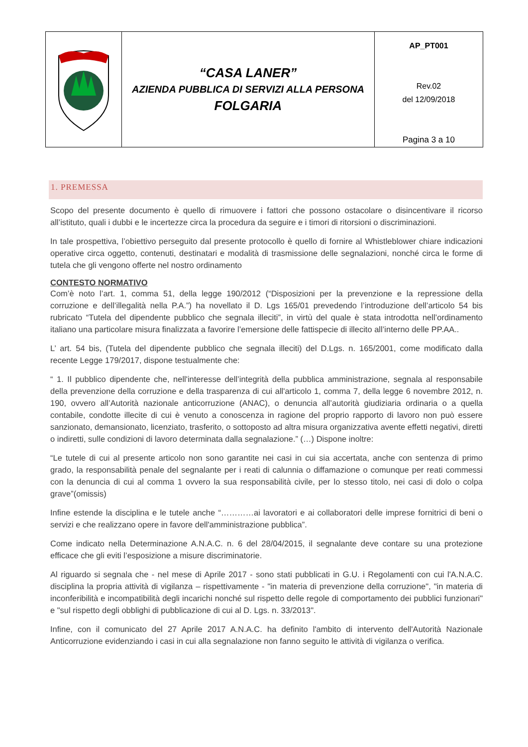| | “CASA LANER” AZIENDA PUBBLICA DI SERVIZI ALLA PERSONA FOLGARIA | AP_PT001 Rev.02 del 12/09/2018 Pagina 3 a 10 |
1. PREMESSA
Scopo del presente documento è quello di rimuovere i fattori che possono ostacolare o disincentivare il ricorso all’istituto, quali i dubbi e le incertezze circa la procedura da seguire e i timori di ritorsioni o discriminazioni.
In tale prospettiva, l’obiettivo perseguito dal presente protocollo è quello di fornire al Whistleblower chiare indicazioni operative circa oggetto, contenuti, destinatari e modalità di trasmissione delle segnalazioni, nonché circa le forme di tutela che gli vengono offerte nel nostro ordinamento
CONTESTO NORMATIVO
Com’è noto l’art. 1, comma 51, della legge 190/2012 (“Disposizioni per la prevenzione e la repressione della corruzione e dell’illegalità nella P.A.”) ha novellato il D. Lgs 165/01 prevedendo l’introduzione dell’articolo 54 bis rubricato “Tutela del dipendente pubblico che segnala illeciti”, in virtù del quale è stata introdotta nell’ordinamento italiano una particolare misura finalizzata a favorire l’emersione delle fattispecie di illecito all’interno delle PP.AA..
L’ art. 54 bis, (Tutela del dipendente pubblico che segnala illeciti) del D.Lgs. n. 165/2001, come modificato dalla recente Legge 179/2017, dispone testualmente che:
“ 1. Il pubblico dipendente che, nell'interesse dell’integrità della pubblica amministrazione, segnala al responsabile della prevenzione della corruzione e della trasparenza di cui all'articolo 1, comma 7, della legge 6 novembre 2012, n. 190, ovvero all’Autorità nazionale anticorruzione (ANAC), o denuncia all’autorità giudiziaria ordinaria o a quella contabile, condotte illecite di cui è venuto a conoscenza in ragione del proprio rapporto di lavoro non può essere sanzionato, demansionato, licenziato, trasferito, o sottoposto ad altra misura organizzativa avente effetti negativi, diretti o indiretti, sulle condizioni di lavoro determinata dalla segnalazione.” (…) Dispone inoltre:
“Le tutele di cui al presente articolo non sono garantite nei casi in cui sia accertata, anche con sentenza di primo grado, la responsabilità penale del segnalante per i reati di calunnia o diffamazione o comunque per reati commessi con la denuncia di cui al comma 1 ovvero la sua responsabilità civile, per lo stesso titolo, nei casi di dolo o colpa grave”(omissis)
Infine estende la disciplina e le tutele anche “…………ai lavoratori e ai collaboratori delle imprese fornitrici di beni o servizi e che realizzano opere in favore dell'amministrazione pubblica”.
Come indicato nella Determinazione A.N.A.C. n. 6 del 28/04/2015, il segnalante deve contare su una protezione efficace che gli eviti l’esposizione a misure discriminatorie.
Al riguardo si segnala che - nel mese di Aprile 2017 - sono stati pubblicati in G.U. i Regolamenti con cui l'A.N.A.C. disciplina la propria attività di vigilanza – rispettivamente - "in materia di prevenzione della corruzione", "in materia di inconferibilità e incompatibilità degli incarichi nonché sul rispetto delle regole di comportamento dei pubblici funzionari" e "sul rispetto degli obblighi di pubblicazione di cui al D. Lgs. n. 33/2013".
Infine, con il comunicato del 27 Aprile 2017 A.N.A.C. ha definito l'ambito di intervento dell'Autorità Nazionale Anticorruzione evidenziando i casi in cui alla segnalazione non fanno seguito le attività di vigilanza o verifica.